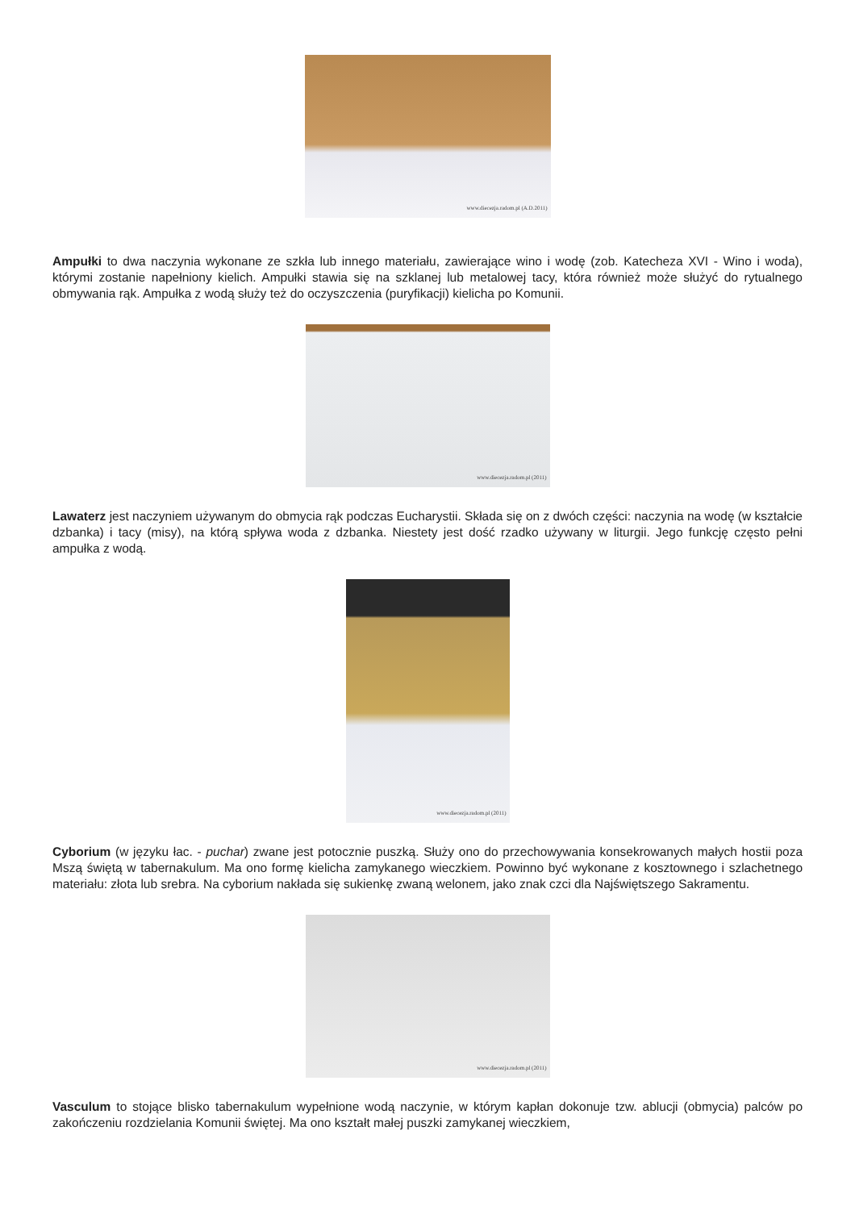www.diecezja.radom.pl (A.D.2011)
Ampułki to dwa naczynia wykonane ze szkła lub innego materiału, zawierające wino i wodę (zob. Katecheza XVI - Wino i woda), którymi zostanie napełniony kielich. Ampułki stawia się na szklanej lub metalowej tacy, która również może służyć do rytualnego obmywania rąk. Ampułka z wodą służy też do oczyszczenia (puryfikacji) kielicha po Komunii.
www.diecezja.radom.pl (2011)
Lawaterz jest naczyniem używanym do obmycia rąk podczas Eucharystii. Składa się on z dwóch części: naczynia na wodę (w kształcie dzbanka) i tacy (misy), na którą spływa woda z dzbanka. Niestety jest dość rzadko używany w liturgii. Jego funkcję często pełni ampułka z wodą.
www.diecezja.radom.pl (2011)
Cyborium (w języku łac. - puchar) zwane jest potocznie puszką. Służy ono do przechowywania konsekrowanych małych hostii poza Mszą świętą w tabernakulum. Ma ono formę kielicha zamykanego wieczkiem. Powinno być wykonane z kosztownego i szlachetnego materiału: złota lub srebra. Na cyborium nakłada się sukienkę zwaną welonem, jako znak czci dla Najświętszego Sakramentu.
www.diecezja.radom.pl (2011)
Vasculum to stojące blisko tabernakulum wypełnione wodą naczynie, w którym kapłan dokonuje tzw. ablucji (obmycia) palców po zakończeniu rozdzielania Komunii świętej. Ma ono kształt małej puszki zamykanej wieczkiem,